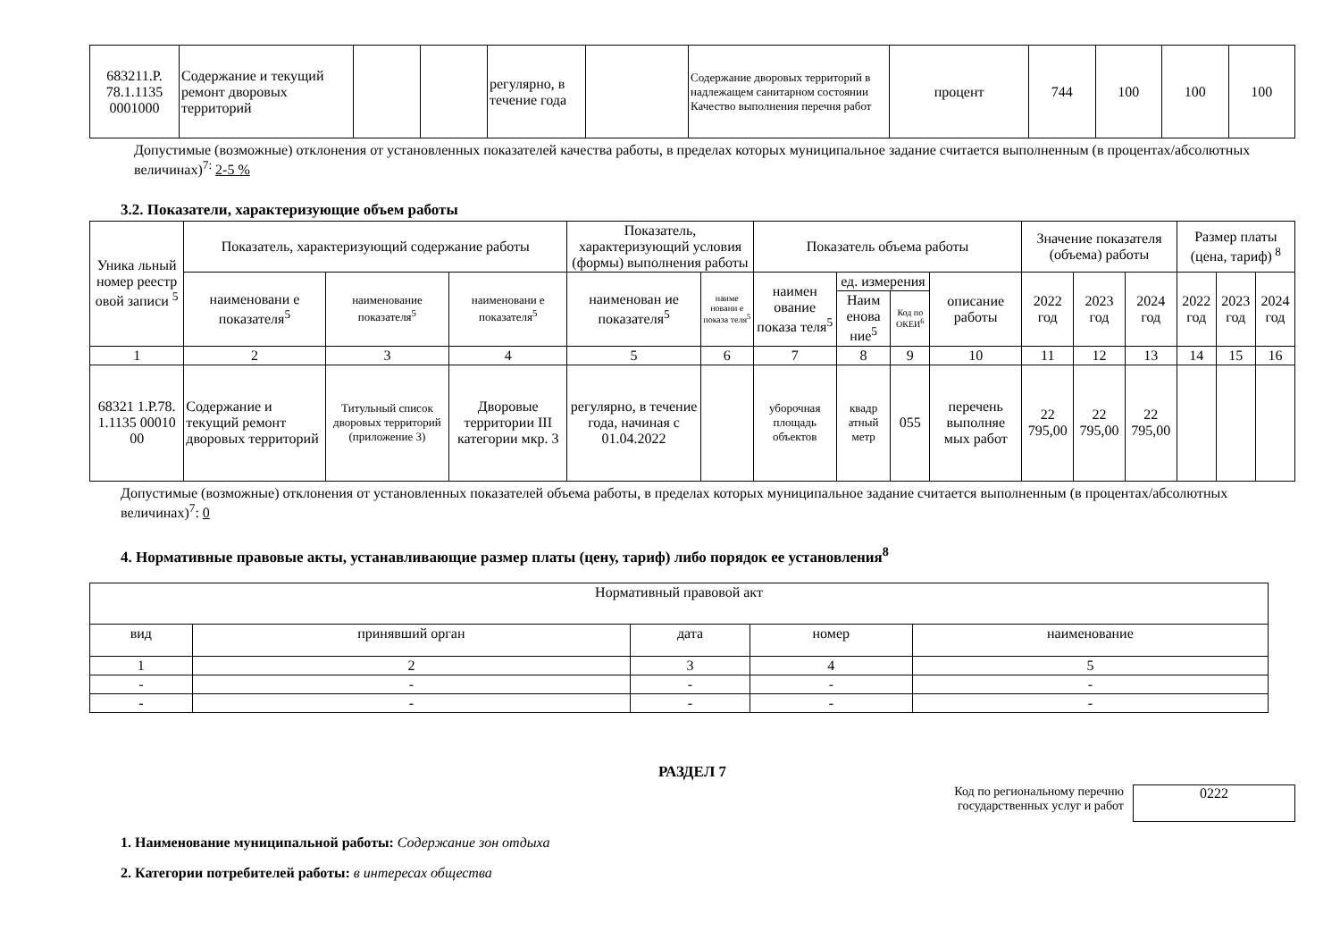| 683211.Р. 78.1.1135 0001000 | Содержание и текущий ремонт дворовых территорий | | | регулярно, в течение года | | Содержание дворовых территорий в надлежащем санитарном состоянии Качество выполнения перечня работ | процент | 744 | 100 | 100 | 100 |
Допустимые (возможные) отклонения от установленных показателей качества работы, в пределах которых муниципальное задание считается выполненным (в процентах/абсолютных величинах)<sup>7:</sup> 2-5 %
3.2. Показатели, характеризующие объем работы
| Уника льный номер реестр овой записи <sup>5</sup> | Показатель, характеризующий содержание работы | | | Показатель, характеризующий условия (формы) выполнения работы | | Показатель объема работы | | | | Значение показателя (объема) работы | | | Размер платы (цена, тариф)<sup>8</sup> | | |
| | наименовани е показателя<sup>5</sup> | наименование показателя<sup>5</sup> | наименовани е показателя<sup>5</sup> | наименован ие показателя<sup>5</sup> | наиме новани е показа теля<sup>5</sup> | наимен ование показа теля<sup>5</sup> | ед. измерения | | описание работы | 2022 год | 2023 год | 2024 год | 2022 год | 2023 год | 2024 год |
| | | | | | | | Наим енова ние<sup>5</sup> | Код по ОКЕИ<sup>6</sup> | | | | | | | |
| 1 | 2 | 3 | 4 | 5 | 6 | 7 | 8 | 9 | 10 | 11 | 12 | 13 | 14 | 15 | 16 |
| 68321 1.Р.78. 1.1135 00010 00 | Содержание и текущий ремонт дворовых территорий | Титульный список дворовых территорий (приложение 3) | Дворовые территории III категории мкр. 3 | регулярно, в течение года, начиная с 01.04.2022 | | уборочная площадь объектов | квадр атный метр | 055 | перечень выполняе мых работ | 22 795,00 | 22 795,00 | 22 795,00 | | | |
Допустимые (возможные) отклонения от установленных показателей объема работы, в пределах которых муниципальное задание считается выполненным (в процентах/абсолютных величинах)<sup>7</sup>: 0
4. Нормативные правовые акты, устанавливающие размер платы (цену, тариф) либо порядок ее установления<sup>8</sup>
| Нормативный правовой акт | | | | |
| вид | принявший орган | дата | номер | наименование |
| 1 | 2 | 3 | 4 | 5 |
| - | - | - | - | - |
| - | - | - | - | - |
РАЗДЕЛ 7
Код по региональному перечню
государственных услуг и работ
0222
1. Наименование муниципальной работы: Содержание зон отдыха
2. Категории потребителей работы: в интересах общества